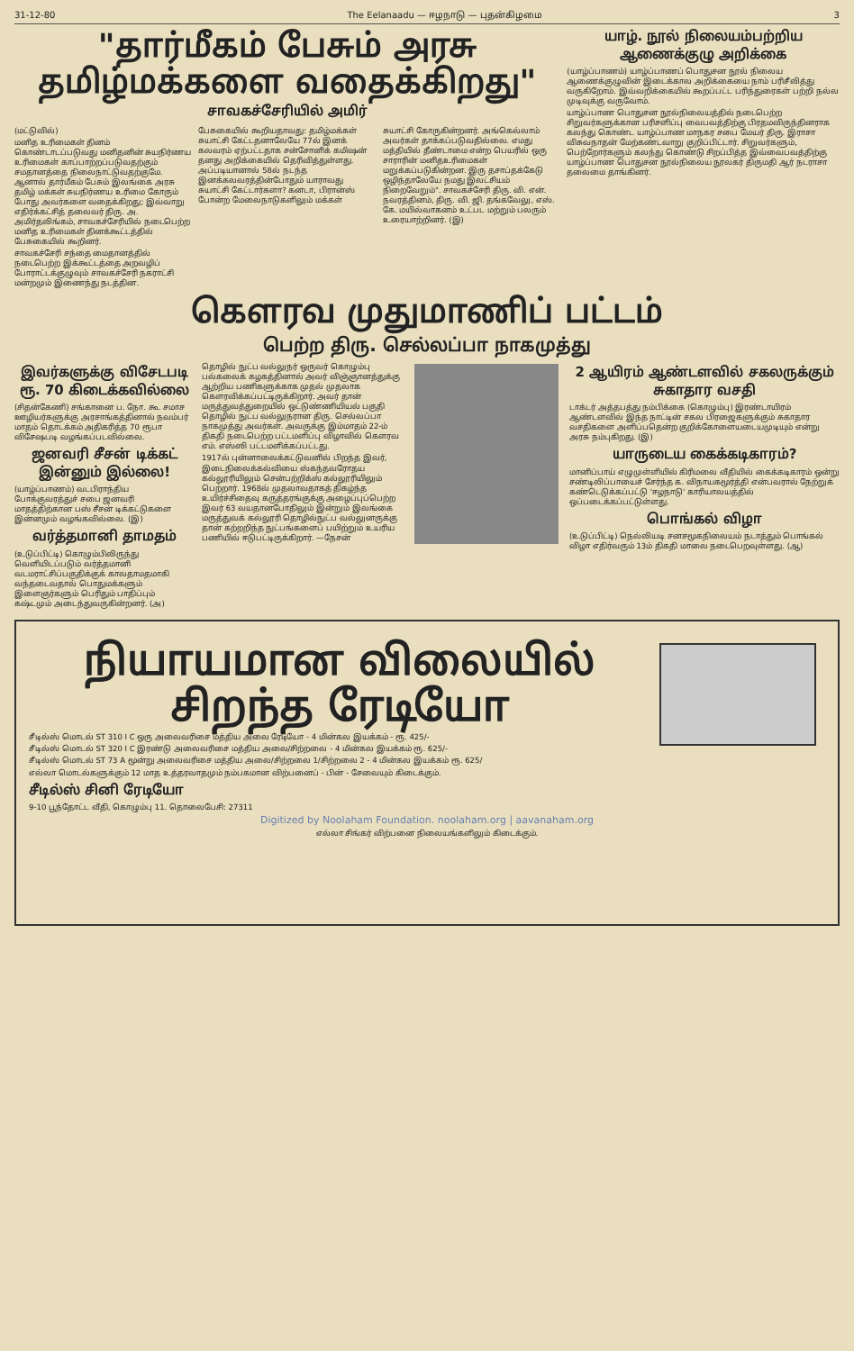31-12-80 The Eelanaadu — ஈழநாடு — புதன்கிழமை 3
"தார்மீகம் பேசும் அரசு தமிழ்மக்களை வதைக்கிறது"
சாவகச்சேரியில் அமிர்
(மட்டுவில்)
மனித உரிமைகள் தினம் கொண்டாடப்படுவது மனிதனின் சுயநிர்ணய உரிமைகள் காப்பாற்றப்படுவதற்கும் சமதானத்தை நிலைநாட்டுவதற்குமே. ஆனால் தார்மீகம் பேசும் இலங்கை அரசு தமிழ் மக்கள் சுயநிர்ணய உரிமை கோரும் போது அவர்களை வதைக்கிறது; இவ்வாறு எதிர்க்கட்சித் தலைவர் திரு. அ. அமிர்தலிங்கம், சாவகச்சேரியில் நடைபெற்ற மனித உரிமைகள் தினக்கூட்டத்தில் பேசுகையில் கூறினர்.
சாவகச்சேரி சந்தை மைதானத்தில் நடைபெற்ற இக்கூட்டத்தை அறவழிப் போராட்டக்குழுவும் சாவகச்சேரி நகராட்சி மன்றமும் இணைந்து நடத்தின.
பேசுகையில் கூறியதாவது: தமிழ்மக்கள் சுயாட்சி கேட்டதனாலேயே 77ல் இனக் கலவரம் ஏற்பட்டதாக சன்சோனிக் கமிஷன் தனது அறிக்கையில் தெரிவித்துள்ளது. அப்படியானால் 58ல் நடந்த இனக்கலவரத்தின்போதும் யாராவது சுயாட்சி கேட்டார்களா? கனடா, பிரான்ஸ் போன்ற மேலைநாடுகளிலும் மக்கள்
சுயாட்சி கோருகின்றனர். அங்கெல்லாம் அவர்கள் தாக்கப்படுவதில்லை. எமது மத்தியில் தீண்டாமை என்ற பெயரில் ஒரு சாராரின் மனிதஉரிமைகள் மறுக்கப்படுகின்றன. இரு தசாப்தக்கேடு ஒழிந்தாலேயே நமது இலட்சியம் நிறைவேறும்". சாவகச்சேரி திரு. வி. என். நவரத்தினம், திரு. வி. ஜி. தங்கவேலு, எஸ். கே. மயில்வாகனம் உட்பட மற்றும் பலரும் உரையாற்றினர். (இ)
யாழ். நூல் நிலையம்பற்றிய ஆணைக்குழு அறிக்கை
(யாழ்ப்பாணம்) யாழ்ப்பாணப் பொதுசன நூல் நிலைய ஆணைக்குழுவின் இடைக்கால அறிக்கையை நாம் பரிசீலித்து வருகிறோம். இவ்வறிக்கையில் கூறப்பட்ட பரிந்துரைகள் பற்றி நல்ல முடிவுக்கு வருவோம்.
யாழ்ப்பாண பொதுசன நூல்நிலையத்தில் நடைபெற்ற சிறுவர்களுக்கான பரிசளிப்பு வைபவத்திற்கு பிரதமவிருந்தினராக கலந்து கொண்ட யாழ்ப்பாண மாநகர சபை மேயர் திரு. இராசா விசுவநாதன் மேற்கண்டவாறு குறிப்பிட்டார். சிறுவர்களும், பெற்றோர்களும் கலந்து கொண்டு சிறப்பித்த இவ்வைபவத்திற்கு யாழ்ப்பாண பொதுசன நூல்நிலைய நூலகர் திருமதி ஆர் நடராசா தலைமை தாங்கினர்.
கௌரவ முதுமாணிப் பட்டம்
பெற்ற திரு. செல்லப்பா நாகமுத்து
இவர்களுக்கு விசேடபடி ரூ. 70 கிடைக்கவில்லை
(சிதன்கேணி) சங்கானை ப. நோ. கூ. சமாச ஊழியர்களுக்கு அரசாங்கத்தினால் நவம்பர் மாதம் தொடக்கம் அதிகரித்த 70 ரூபா விசேஷபடி வழங்கப்படவில்லை.
ஜனவரி சீசன் டிக்கட் இன்னும் இல்லை!
(யாழ்ப்பாணம்) வடபிராந்திய போக்குவரத்துச் சபை ஜனவரி மாதத்திற்கான பஸ் சீசன் டிக்கட்டுகளை இன்னமும் வழங்கவில்லை. (இ)
வர்த்தமானி தாமதம்
(உடுப்பிட்டி) கொழும்பிலிருந்து வெளியிடப்படும் வர்த்தமானி வடமராட்சிப்பகுதிக்குக் காலதாமதமாகி வந்தடைவதால் பொதுமக்களும் இளைஞர்களும் பெரிதும் பாதிப்பும் கஷ்டமும் அடைந்துவருகின்றனர். (அ)
தொழில் நுட்ப வல்லுநர் ஒருவர் கொழும்பு பல்கலைக் கழகத்தினால் அவர் விஞ்ஞானத்துக்கு ஆற்றிய பணிகளுக்காக முதல் முதலாக கௌரவிக்கப்பட்டிருக்கிறார். அவர் தான் மருத்துவத்துறையில் ஒட்டுண்ணியியல் பகுதி தொழில் நுட்ப வல்லுநரான திரு. செல்லப்பா நாகமுத்து அவர்கள். அவருக்கு இம்மாதம் 22-ம் திகதி நடைபெற்ற பட்டமளிப்பு விழாவில் கௌரவ எம். எஸ்ஸி பட்டமளிக்கப்பட்டது.
1917ல் புன்னாலைக்கட்டுவனில் பிறந்த இவர், இடைநிலைக்கல்வியை ஸ்கந்தவரோதய கல்லூரியிலும் சென்பற்றிக்ஸ் கல்லூரியிலும் பெற்றார். 1968ல் முதலாவதாகத் திகழ்ந்த உயிர்ச்சிதைவு கருத்தரங்குக்கு அழைப்புப்பெற்ற இவர் 63 வயதானபோதிலும் இன்றும் இலங்கை மருத்துவக் கல்லூரி தொழில்நுட்ப வல்லுனருக்கு தான் கற்றறிந்த நுட்பங்களைப் பயிற்றும் உயரிய பணியில் ஈடுபட்டிருக்கிறார். —நேசன்
2 ஆயிரம் ஆண்டளவில் சகலருக்கும் சுகாதார வசதி
டாக்டர் அத்தபத்து நம்பிக்கை (கொழும்பு) இரண்டாயிரம் ஆண்டளவில் இந்த நாட்டின் சகல பிரஜைகளுக்கும் சுகாதார வசதிகளை அளிப்பதென்ற குறிக்கோளையடையமுடியும் என்று அரசு நம்புகிறது. (இ)
யாருடைய கைக்கடிகாரம்?
மானிப்பாய் எழுமுள்ளியில் கிரிமலை வீதியில் கைக்கடிகாரம் ஒன்று சண்டிலிப்பாயைச் சேர்ந்த க. விநாயகமூர்த்தி என்பவரால் நேற்றுக் கண்டெடுக்கப்பட்டு 'ஈழநாடு' காரியாலயத்தில் ஒப்படைக்கப்பட்டுள்ளது.
பொங்கல் விழா
(உடுப்பிட்டி) நெல்லியடி சனசமூகநிலையம் நடாத்தும் பொங்கல் விழா எதிர்வரும் 13ம் திகதி மாலை நடைபெறவுள்ளது. (ஆ)
நியாயமான விலையில் சிறந்த ரேடியோ
சீடில்ஸ் மொடல் ST 310 I C ஒரு அலைவரிசை மத்திய அலை ரேடியோ - 4 மின்கல இயக்கம் - ரூ. 425/-
சீடில்ஸ் மொடல் ST 320 I C இரண்டு அலைவரிசை மத்திய அலை/சிற்றலை - 4 மின்கல இயக்கம் ரூ. 625/-
சீடில்ஸ் மொடல் ST 73 A மூன்று அலைவரிசை மத்திய அலை/சிற்றலை 1/சிற்றலை 2 - 4 மின்கல இயக்கம் ரூ. 625/
எல்லா மொடல்களுக்கும் 12 மாத உத்தரவாதமும் நம்பகமான விற்பனைப் - பின் - சேவையும் கிடைக்கும்.
சீடில்ஸ் சினி ரேடியோ
9-10 பூந்தோட்ட வீதி, கொழும்பு 11. தொலைபேசி: 27311
Digitized by Noolaham Foundation. noolaham.org | aavanaham.org
எல்லா சிங்கர் விற்பனை நிலையங்களிலும் கிடைக்கும்.